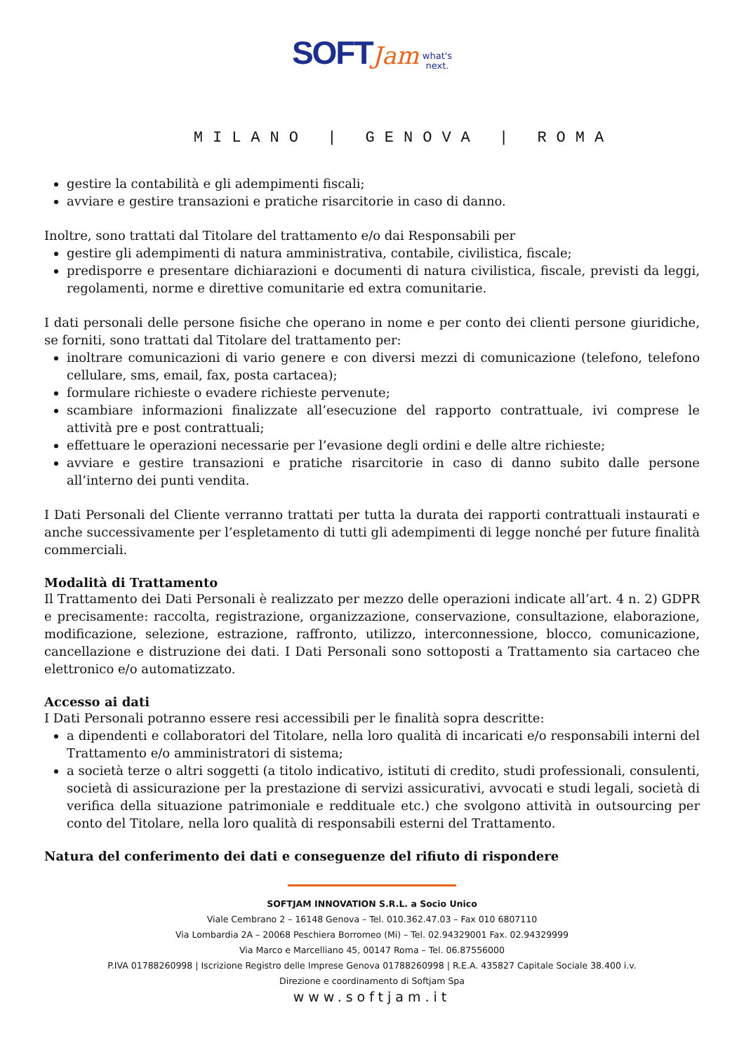SOFT Jam what's
next.
MILANO | GENOVA | ROMA
gestire la contabilità e gli adempimenti fiscali;
avviare e gestire transazioni e pratiche risarcitorie in caso di danno.
Inoltre, sono trattati dal Titolare del trattamento e/o dai Responsabili per
gestire gli adempimenti di natura amministrativa, contabile, civilistica, fiscale;
predisporre e presentare dichiarazioni e documenti di natura civilistica, fiscale, previsti da leggi, regolamenti, norme e direttive comunitarie ed extra comunitarie.
I dati personali delle persone fisiche che operano in nome e per conto dei clienti persone giuridiche, se forniti, sono trattati dal Titolare del trattamento per:
inoltrare comunicazioni di vario genere e con diversi mezzi di comunicazione (telefono, telefono cellulare, sms, email, fax, posta cartacea);
formulare richieste o evadere richieste pervenute;
scambiare informazioni finalizzate all’esecuzione del rapporto contrattuale, ivi comprese le attività pre e post contrattuali;
effettuare le operazioni necessarie per l’evasione degli ordini e delle altre richieste;
avviare e gestire transazioni e pratiche risarcitorie in caso di danno subito dalle persone all’interno dei punti vendita.
I Dati Personali del Cliente verranno trattati per tutta la durata dei rapporti contrattuali instaurati e anche successivamente per l’espletamento di tutti gli adempimenti di legge nonché per future finalità commerciali.
Modalità di Trattamento
Il Trattamento dei Dati Personali è realizzato per mezzo delle operazioni indicate all’art. 4 n. 2) GDPR e precisamente: raccolta, registrazione, organizzazione, conservazione, consultazione, elaborazione, modificazione, selezione, estrazione, raffronto, utilizzo, interconnessione, blocco, comunicazione, cancellazione e distruzione dei dati. I Dati Personali sono sottoposti a Trattamento sia cartaceo che elettronico e/o automatizzato.
Accesso ai dati
I Dati Personali potranno essere resi accessibili per le finalità sopra descritte:
a dipendenti e collaboratori del Titolare, nella loro qualità di incaricati e/o responsabili interni del Trattamento e/o amministratori di sistema;
a società terze o altri soggetti (a titolo indicativo, istituti di credito, studi professionali, consulenti, società di assicurazione per la prestazione di servizi assicurativi, avvocati e studi legali, società di verifica della situazione patrimoniale e reddituale etc.) che svolgono attività in outsourcing per conto del Titolare, nella loro qualità di responsabili esterni del Trattamento.
Natura del conferimento dei dati e conseguenze del rifiuto di rispondere
SOFTJAM INNOVATION S.R.L. a Socio Unico
Viale Cembrano 2 – 16148 Genova – Tel. 010.362.47.03 – Fax 010 6807110
Via Lombardia 2A – 20068 Peschiera Borromeo (Mi) – Tel. 02.94329001 Fax. 02.94329999
Via Marco e Marcelliano 45, 00147 Roma – Tel. 06.87556000
P.IVA 01788260998 | Iscrizione Registro delle Imprese Genova 01788260998 | R.E.A. 435827 Capitale Sociale 38.400 i.v.
Direzione e coordinamento di Softjam Spa
www.softjam.it